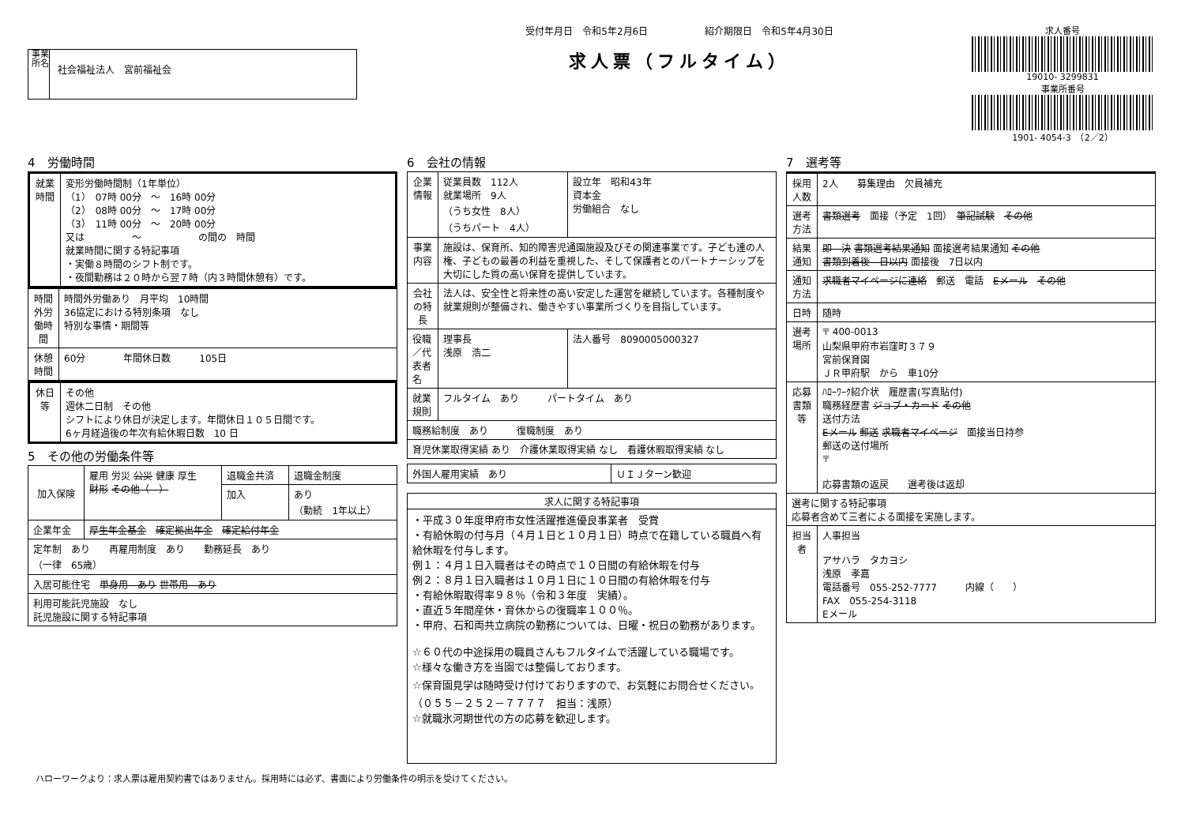事業所名
社会福祉法人　宮前福祉会
受付年月日　令和5年2月6日　　　　　　紹介期限日　令和5年4月30日
求人票（フルタイム）
求人番号
19010- 3299831
事業所番号
1901- 4054-3　（2／2）
4　労働時間
| 就業時間 | 変形労働時間制（1年単位） （1） 07時 00分 ～ 16時 00分 （2） 08時 00分 ～ 17時 00分 （3） 11時 00分 ～ 20時 00分 又は ～ の間の 時間 就業時間に関する特記事項 ・実働８時間のシフト制です。 ・夜間勤務は２０時から翌７時（内３時間休憩有）です。 |
| 時間外労働時間 | 時間外労働あり 月平均 10時間 36協定における特別条項 なし 特別な事情・期間等 |
| 休憩時間 | 60分 年間休日数 105日 |
| 休日等 | その他 週休二日制 その他 シフトにより休日が決定します。年間休日１０５日間です。 6ヶ月経過後の年次有給休暇日数 10 日 |
5　その他の労働条件等
| 加入保険 | 雇用 労災 公災 健康 厚生 財形 その他（ ） | 退職金共済 | 退職金制度 |
| | | 加入 | あり （勤続 1年以上） |
| 企業年金 | 厚生年金基金 確定拠出年金 確定給付年金 | | |
| 定年制 あり 再雇用制度 あり 勤務延長 あり （一律 65歳） | | | |
| 入居可能住宅 単身用 あり 世帯用 あり | | | |
| 利用可能託児施設 なし 託児施設に関する特記事項 | | | |
6　会社の情報
| 企業情報 | 従業員数 112人 就業場所 9人 （うち女性 8人） （うちパート 4人） | 設立年 昭和43年 資本金 労働組合 なし |
| 事業内容 | 施設は、保育所、知的障害児通園施設及びその関連事業です。子ども達の人権、子どもの最善の利益を重視した、そして保護者とのパートナーシップを大切にした質の高い保育を提供しています。 | |
| 会社の特長 | 法人は、安全性と将来性の高い安定した運営を継続しています。各種制度や就業規則が整備され、働きやすい事業所づくりを目指しています。 | |
| 役職／代表者名 | 理事長 浅原 浩二 | 法人番号 8090005000327 |
| 就業規則 | フルタイム あり パートタイム あり | |
| 職務給制度 あり 復職制度 あり | | |
| 育児休業取得実績 あり 介護休業取得実績 なし 看護休暇取得実績 なし | | |
| 外国人雇用実績 あり | ＵＩＪターン歓迎 |
| 求人に関する特記事項 |
| --- |
| ・平成３０年度甲府市女性活躍推進優良事業者 受賞 ・有給休暇の付与月（４月１日と１０月１日）時点で在籍している職員へ有給休暇を付与します。 例１：４月１日入職者はその時点で１０日間の有給休暇を付与 例２：８月１日入職者は１０月１日に１０日間の有給休暇を付与 ・有給休暇取得率９８％（令和３年度 実績）。 ・直近５年間産休・育休からの復職率１００％。 ・甲府、石和両共立病院の勤務については、日曜・祝日の勤務があります。 ☆６０代の中途採用の職員さんもフルタイムで活躍している職場です。 ☆様々な働き方を当園では整備しております。 ☆保育園見学は随時受け付けておりますので、お気軽にお問合せください。（０５５－２５２－７７７７ 担当：浅原） ☆就職氷河期世代の方の応募を歓迎します。 |
7　選考等
| 採用人数 | 2人 募集理由 欠員補充 |
| 選考方法 | 書類選考 面接（予定 1回） 筆記試験 その他 |
| 結果通知 | 即 決 書類選考結果通知 面接選考結果通知 その他 書類到着後 日以内 面接後 7日以内 |
| 通知方法 | 求職者マイページに連絡 郵送 電話 Eメール その他 |
| 日時 | 随時 |
| 選考場所 | 〒 400-0013 山梨県甲府市岩窪町３７９ 宮前保育園 ＪＲ甲府駅 から 車10分 |
| 応募書類等 | ﾊﾛｰﾜｰｸ紹介状 履歴書(写真貼付) 職務経歴書 ジョブ・カード その他 送付方法 Eメール 郵送 求職者マイページ 面接当日持参 郵送の送付場所 〒 応募書類の返戻 選考後は返却 |
| 選考に関する特記事項 応募者含めて三者による面接を実施します。 | |
| 担当者 | 人事担当 アサハラ タカヨシ 浅原 孝嘉 電話番号 055-252-7777 内線（ ） FAX 055-254-3118 Eメール |
ハローワークより：求人票は雇用契約書ではありません。採用時には必ず、書面により労働条件の明示を受けてください。